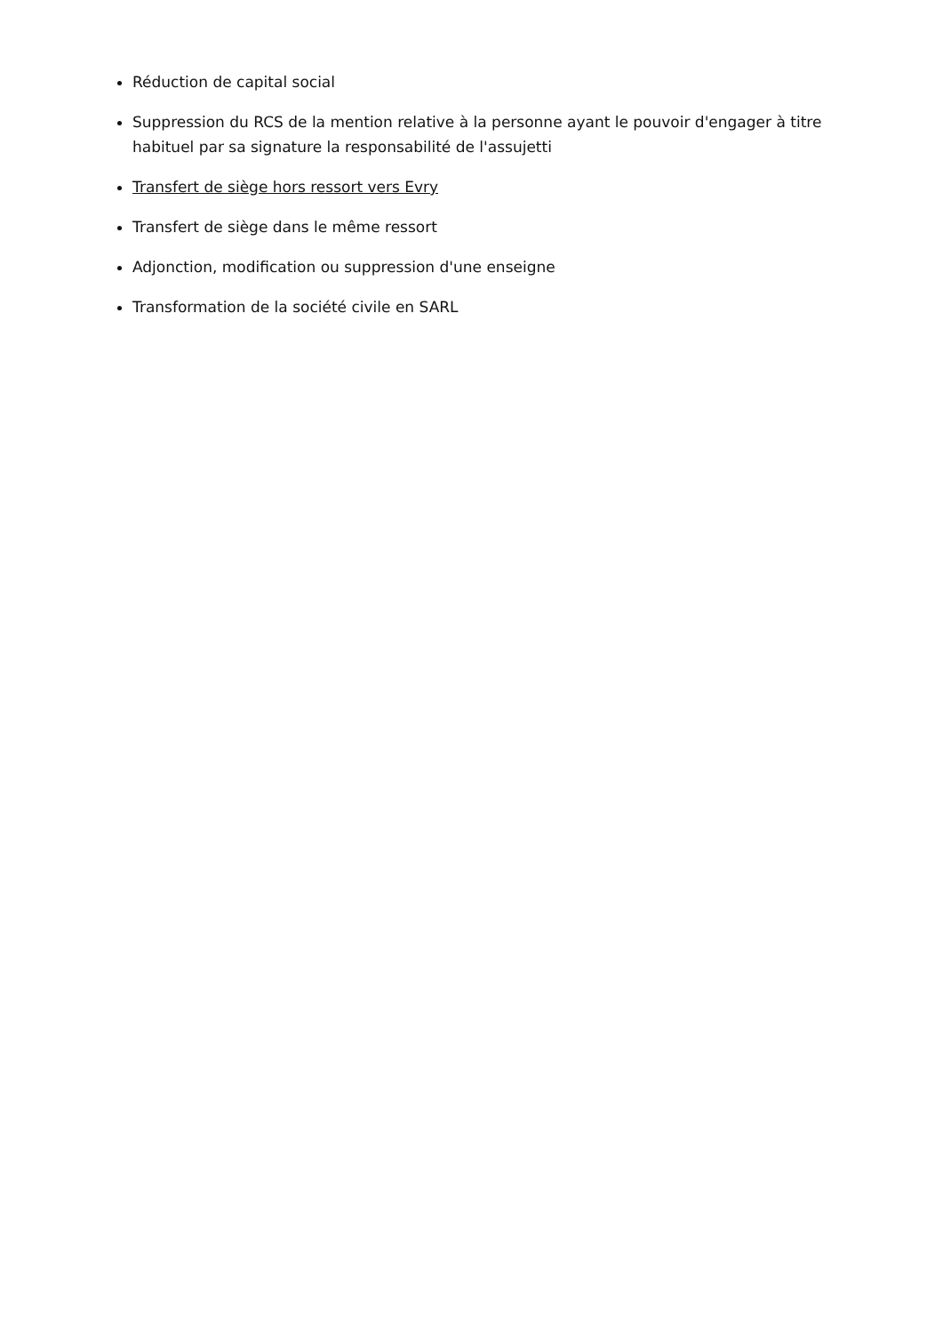Réduction de capital social
Suppression du RCS de la mention relative à la personne ayant le pouvoir d'engager à titre habituel par sa signature la responsabilité de l'assujetti
Transfert de siège hors ressort vers Evry
Transfert de siège dans le même ressort
Adjonction, modification ou suppression d'une enseigne
Transformation de la société civile en SARL